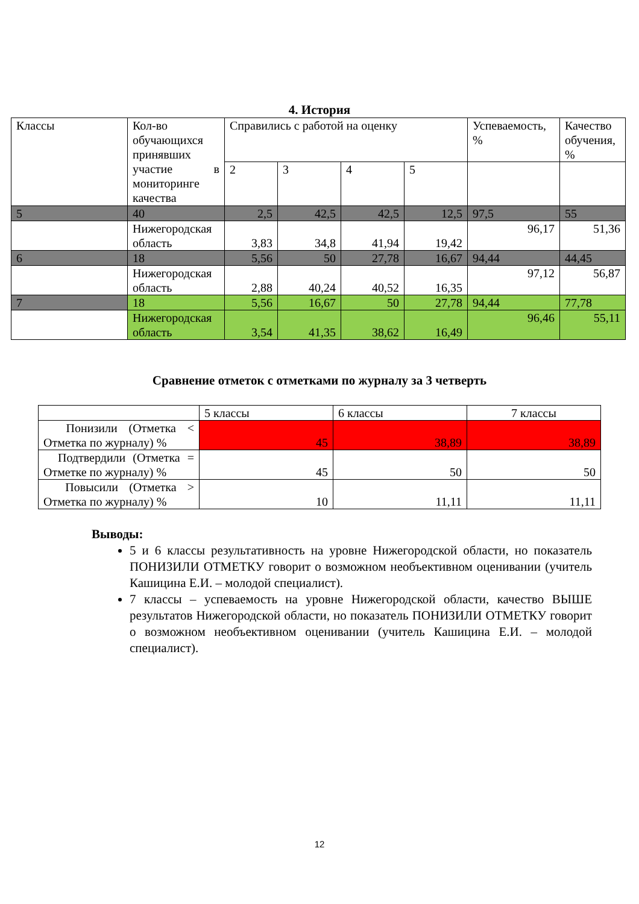4. История
| Классы | Кол-во обучающихся принявших участие в мониторинге качества | Справились с работой на оценку | | | | Успеваемость, % | Качество обучения, % |
| --- | --- | --- | --- | --- | --- | --- | --- |
| | | 2 | 3 | 4 | 5 | | |
| 5 | 40 | 2,5 | 42,5 | 42,5 | 12,5 | 97,5 | 55 |
| | Нижегородская область | 3,83 | 34,8 | 41,94 | 19,42 | 96,17 | 51,36 |
| 6 | 18 | 5,56 | 50 | 27,78 | 16,67 | 94,44 | 44,45 |
| | Нижегородская область | 2,88 | 40,24 | 40,52 | 16,35 | 97,12 | 56,87 |
| 7 | 18 | 5,56 | 16,67 | 50 | 27,78 | 94,44 | 77,78 |
| | Нижегородская область | 3,54 | 41,35 | 38,62 | 16,49 | 96,46 | 55,11 |
Сравнение отметок с отметками по журналу за 3 четверть
| | 5 классы | 6 классы | 7 классы |
| --- | --- | --- | --- |
| Понизили (Отметка < Отметка по журналу) % | 45 | 38,89 | 38,89 |
| Подтвердили (Отметка = Отметке по журналу) % | 45 | 50 | 50 |
| Повысили (Отметка > Отметка по журналу) % | 10 | 11,11 | 11,11 |
Выводы:
5 и 6 классы результативность на уровне Нижегородской области, но показатель ПОНИЗИЛИ ОТМЕТКУ говорит о возможном необъективном оценивании (учитель Кашицина Е.И. – молодой специалист).
7 классы – успеваемость на уровне Нижегородской области, качество ВЫШЕ результатов Нижегородской области, но показатель ПОНИЗИЛИ ОТМЕТКУ говорит о возможном необъективном оценивании (учитель Кашицина Е.И. – молодой специалист).
12